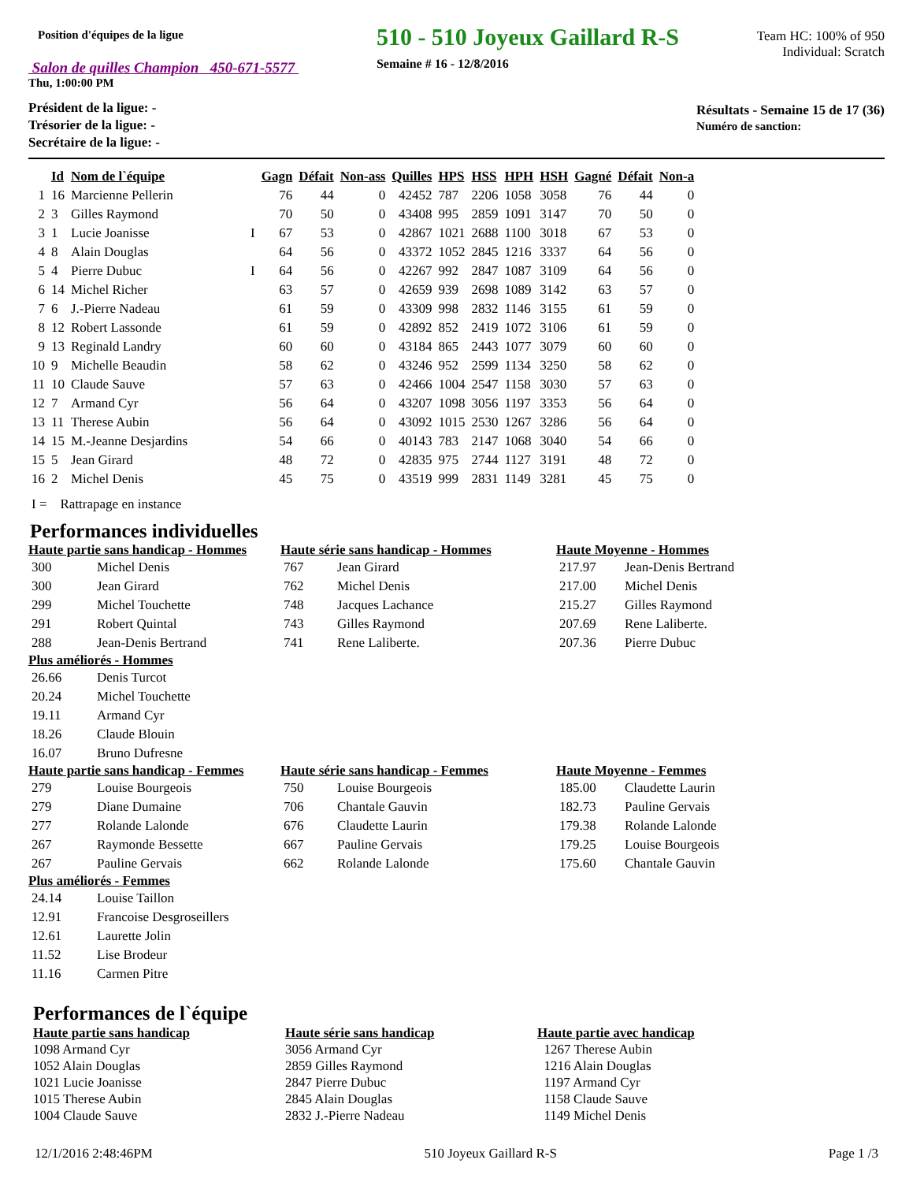Position d'équipes de la ligue
Salon de quilles Champion 450-671-5577
Thu, 1:00:00 PM
510 - 510 Joyeux Gaillard R-S
Semaine # 16 - 12/8/2016
Team HC: 100% of 950
Individual: Scratch
Président de la ligue: -
Trésorier de la ligue: -
Secrétaire de la ligue: -
Résultats - Semaine 15 de 17 (36)
Numéro de sanction:
| | Id | Nom de l`équipe | | Gagn | Défait | Non-ass | Quilles | HPS | HSS | HPH | HSH | Gagné | Défait | Non-a |
| --- | --- | --- | --- | --- | --- | --- | --- | --- | --- | --- | --- | --- | --- | --- |
| 1 | 16 | Marcienne Pellerin | | 76 | 44 | 0 | 42452 | 787 | 2206 | 1058 | 3058 | 76 | 44 | 0 |
| 2 | 3 | Gilles Raymond | | 70 | 50 | 0 | 43408 | 995 | 2859 | 1091 | 3147 | 70 | 50 | 0 |
| 3 | 1 | Lucie Joanisse | I | 67 | 53 | 0 | 42867 | 1021 | 2688 | 1100 | 3018 | 67 | 53 | 0 |
| 4 | 8 | Alain Douglas | | 64 | 56 | 0 | 43372 | 1052 | 2845 | 1216 | 3337 | 64 | 56 | 0 |
| 5 | 4 | Pierre Dubuc | I | 64 | 56 | 0 | 42267 | 992 | 2847 | 1087 | 3109 | 64 | 56 | 0 |
| 6 | 14 | Michel Richer | | 63 | 57 | 0 | 42659 | 939 | 2698 | 1089 | 3142 | 63 | 57 | 0 |
| 7 | 6 | J.-Pierre Nadeau | | 61 | 59 | 0 | 43309 | 998 | 2832 | 1146 | 3155 | 61 | 59 | 0 |
| 8 | 12 | Robert Lassonde | | 61 | 59 | 0 | 42892 | 852 | 2419 | 1072 | 3106 | 61 | 59 | 0 |
| 9 | 13 | Reginald Landry | | 60 | 60 | 0 | 43184 | 865 | 2443 | 1077 | 3079 | 60 | 60 | 0 |
| 10 | 9 | Michelle Beaudin | | 58 | 62 | 0 | 43246 | 952 | 2599 | 1134 | 3250 | 58 | 62 | 0 |
| 11 | 10 | Claude Sauve | | 57 | 63 | 0 | 42466 | 1004 | 2547 | 1158 | 3030 | 57 | 63 | 0 |
| 12 | 7 | Armand Cyr | | 56 | 64 | 0 | 43207 | 1098 | 3056 | 1197 | 3353 | 56 | 64 | 0 |
| 13 | 11 | Therese Aubin | | 56 | 64 | 0 | 43092 | 1015 | 2530 | 1267 | 3286 | 56 | 64 | 0 |
| 14 | 15 | M.-Jeanne Desjardins | | 54 | 66 | 0 | 40143 | 783 | 2147 | 1068 | 3040 | 54 | 66 | 0 |
| 15 | 5 | Jean Girard | | 48 | 72 | 0 | 42835 | 975 | 2744 | 1127 | 3191 | 48 | 72 | 0 |
| 16 | 2 | Michel Denis | | 45 | 75 | 0 | 43519 | 999 | 2831 | 1149 | 3281 | 45 | 75 | 0 |
I = Rattrapage en instance
Performances individuelles
Haute partie sans handicap - Hommes
| 300 | Michel Denis |
| 300 | Jean Girard |
| 299 | Michel Touchette |
| 291 | Robert Quintal |
| 288 | Jean-Denis Bertrand |
Plus améliorés - Hommes
| 26.66 | Denis Turcot |
| 20.24 | Michel Touchette |
| 19.11 | Armand Cyr |
| 18.26 | Claude Blouin |
| 16.07 | Bruno Dufresne |
Haute partie sans handicap - Femmes
| 279 | Louise Bourgeois |
| 279 | Diane Dumaine |
| 277 | Rolande Lalonde |
| 267 | Raymonde Bessette |
| 267 | Pauline Gervais |
Plus améliorés - Femmes
| 24.14 | Louise Taillon |
| 12.91 | Francoise Desgroseillers |
| 12.61 | Laurette Jolin |
| 11.52 | Lise Brodeur |
| 11.16 | Carmen Pitre |
Haute série sans handicap - Hommes
| 767 | Jean Girard |
| 762 | Michel Denis |
| 748 | Jacques Lachance |
| 743 | Gilles Raymond |
| 741 | Rene Laliberte. |
Haute série sans handicap - Femmes
| 750 | Louise Bourgeois |
| 706 | Chantale Gauvin |
| 676 | Claudette Laurin |
| 667 | Pauline Gervais |
| 662 | Rolande Lalonde |
Haute Moyenne - Hommes
| 217.97 | Jean-Denis Bertrand |
| 217.00 | Michel Denis |
| 215.27 | Gilles Raymond |
| 207.69 | Rene Laliberte. |
| 207.36 | Pierre Dubuc |
Haute Moyenne - Femmes
| 185.00 | Claudette Laurin |
| 182.73 | Pauline Gervais |
| 179.38 | Rolande Lalonde |
| 179.25 | Louise Bourgeois |
| 175.60 | Chantale Gauvin |
Performances de l`équipe
Haute partie sans handicap
1098 Armand Cyr
1052 Alain Douglas
1021 Lucie Joanisse
1015 Therese Aubin
1004 Claude Sauve
Haute série sans handicap
3056 Armand Cyr
2859 Gilles Raymond
2847 Pierre Dubuc
2845 Alain Douglas
2832 J.-Pierre Nadeau
Haute partie avec handicap
1267 Therese Aubin
1216 Alain Douglas
1197 Armand Cyr
1158 Claude Sauve
1149 Michel Denis
12/1/2016 2:48:46PM 510 Joyeux Gaillard R-S Page 1 /3